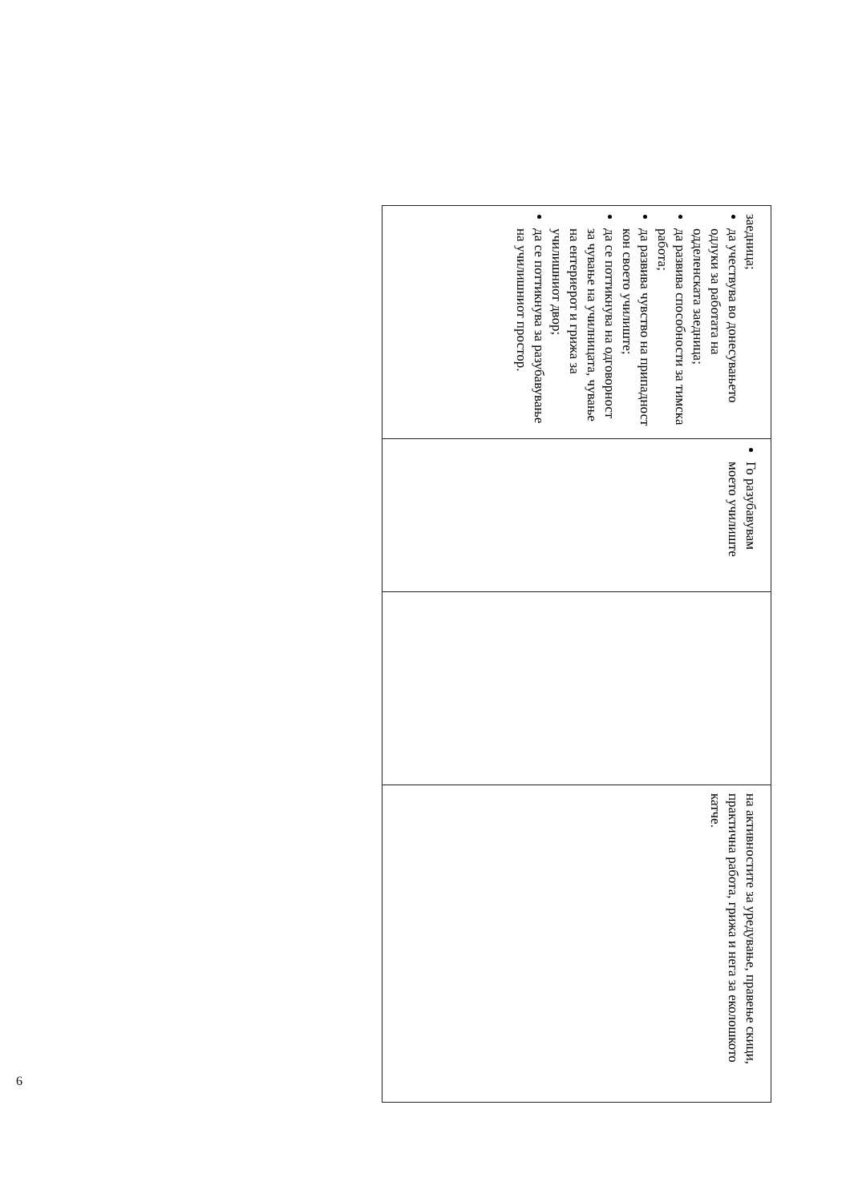| заедница; да учествува во донесувањето одлуки за работата на одделенската заедница; да развива способности за тимска работа; да развива чувство на припадност кон своето училиште; да се поттикнува на одговорност за чување на училницата, чување на ентериерот и грижа за училишниот двор; да се поттикнува за разубавување на училишниот простор. | Го разубавувам моето училиште | | на активностите за уредување, правење скици, практична работа, грижа и нега за еколошкото катче. |
6